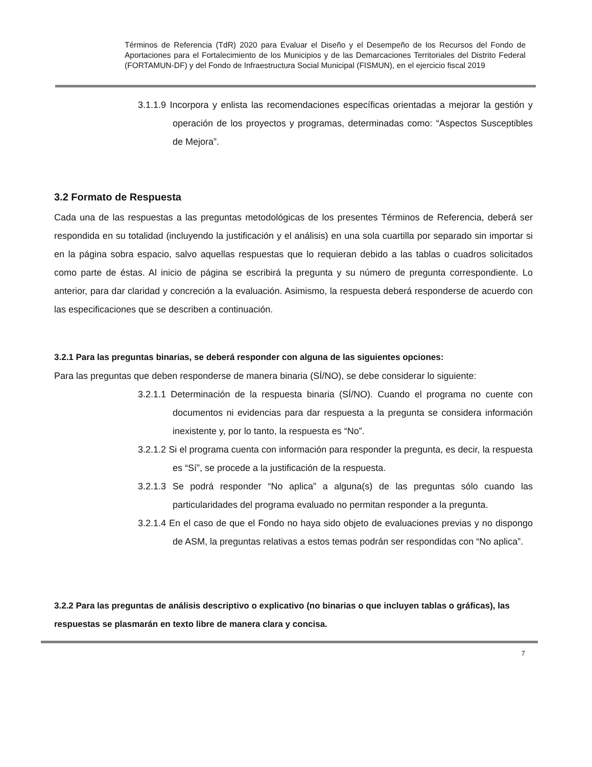Términos de Referencia (TdR) 2020 para Evaluar el Diseño y el Desempeño de los Recursos del Fondo de Aportaciones para el Fortalecimiento de los Municipios y de las Demarcaciones Territoriales del Distrito Federal (FORTAMUN-DF) y del Fondo de Infraestructura Social Municipal (FISMUN), en el ejercicio fiscal 2019
3.1.1.9 Incorpora y enlista las recomendaciones específicas orientadas a mejorar la gestión y operación de los proyectos y programas, determinadas como: “Aspectos Susceptibles de Mejora”.
3.2 Formato de Respuesta
Cada una de las respuestas a las preguntas metodológicas de los presentes Términos de Referencia, deberá ser respondida en su totalidad (incluyendo la justificación y el análisis) en una sola cuartilla por separado sin importar si en la página sobra espacio, salvo aquellas respuestas que lo requieran debido a las tablas o cuadros solicitados como parte de éstas. Al inicio de página se escribirá la pregunta y su número de pregunta correspondiente. Lo anterior, para dar claridad y concreción a la evaluación. Asimismo, la respuesta deberá responderse de acuerdo con las especificaciones que se describen a continuación.
3.2.1 Para las preguntas binarias, se deberá responder con alguna de las siguientes opciones:
Para las preguntas que deben responderse de manera binaria (SÍ/NO), se debe considerar lo siguiente:
3.2.1.1 Determinación de la respuesta binaria (SÍ/NO). Cuando el programa no cuente con documentos ni evidencias para dar respuesta a la pregunta se considera información inexistente y, por lo tanto, la respuesta es “No”.
3.2.1.2 Si el programa cuenta con información para responder la pregunta, es decir, la respuesta es “Sí”, se procede a la justificación de la respuesta.
3.2.1.3 Se podrá responder “No aplica” a alguna(s) de las preguntas sólo cuando las particularidades del programa evaluado no permitan responder a la pregunta.
3.2.1.4 En el caso de que el Fondo no haya sido objeto de evaluaciones previas y no dispongo de ASM, la preguntas relativas a estos temas podrán ser respondidas con “No aplica”.
3.2.2 Para las preguntas de análisis descriptivo o explicativo (no binarias o que incluyen tablas o gráficas), las respuestas se plasmarán en texto libre de manera clara y concisa.
7